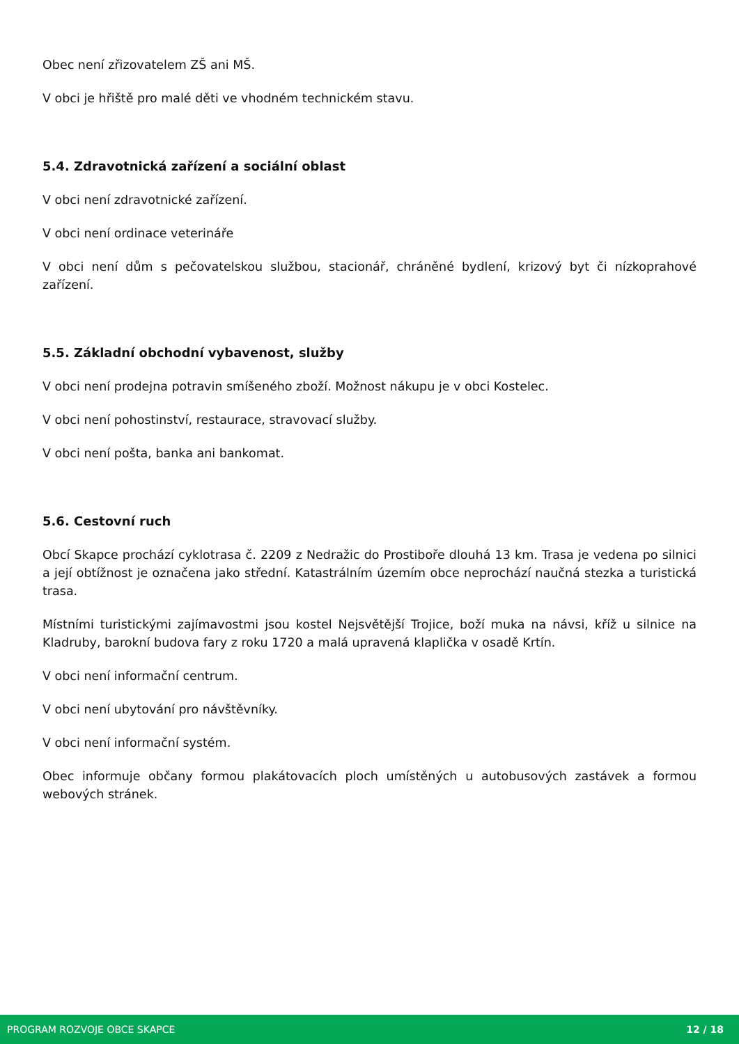Obec není zřizovatelem ZŠ ani MŠ.
V obci je hřiště pro malé děti ve vhodném technickém stavu.
5.4. Zdravotnická zařízení a sociální oblast
V obci není zdravotnické zařízení.
V obci není ordinace veterináře
V obci není dům s pečovatelskou službou, stacionář, chráněné bydlení, krizový byt či nízkoprahové zařízení.
5.5. Základní obchodní vybavenost, služby
V obci není prodejna potravin smíšeného zboží. Možnost nákupu je v obci Kostelec.
V obci není pohostinství, restaurace, stravovací služby.
V obci není pošta, banka ani bankomat.
5.6. Cestovní ruch
Obcí Skapce prochází cyklotrasa č. 2209 z Nedražic do Prostiboře dlouhá 13 km. Trasa je vedena po silnici a její obtížnost je označena jako střední. Katastrálním územím obce neprochází naučná stezka a turistická trasa.
Místními turistickými zajímavostmi jsou kostel Nejsvětější Trojice, boží muka na návsi, kříž u silnice na Kladruby, barokní budova fary z roku 1720 a malá upravená klaplička v osadě Krtín.
V obci není informační centrum.
V obci není ubytování pro návštěvníky.
V obci není informační systém.
Obec informuje občany formou plakátovacích ploch umístěných u autobusových zastávek a formou webových stránek.
PROGRAM ROZVOJE OBCE SKAPCE 12 / 18